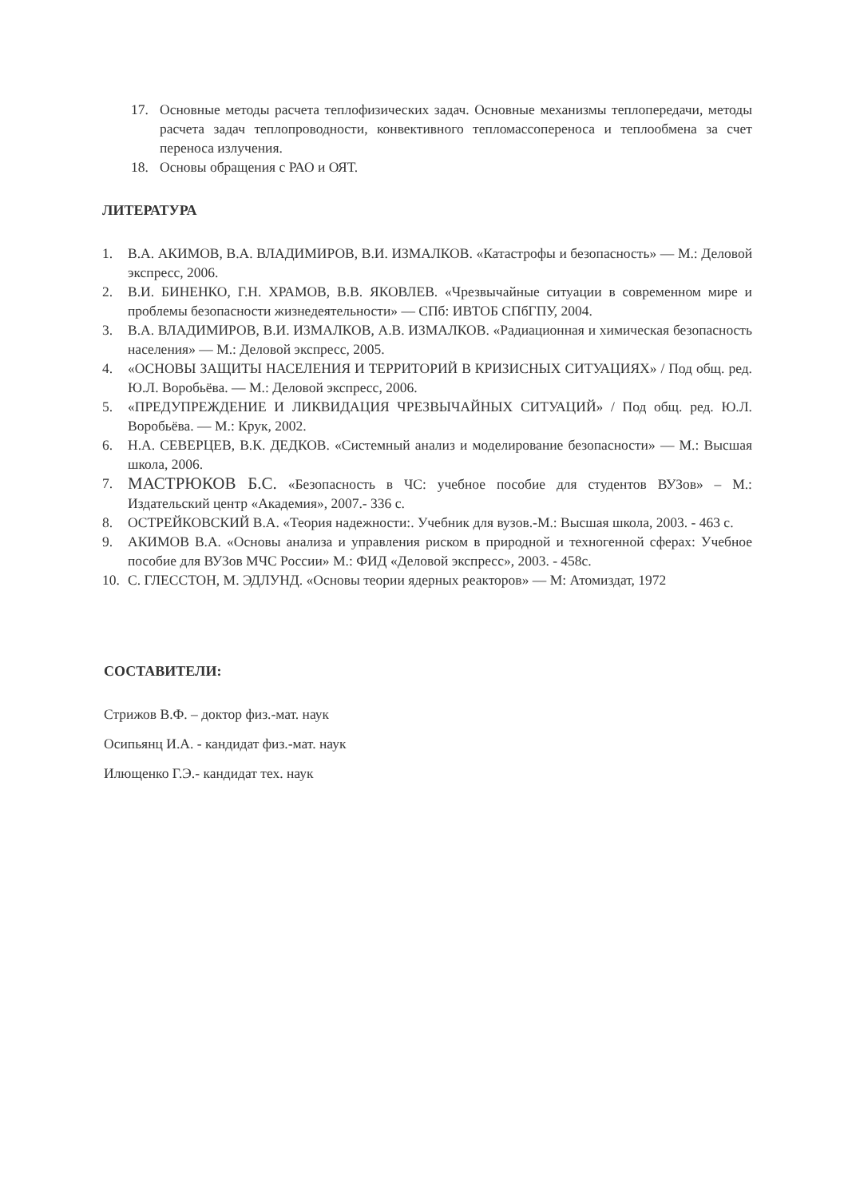17. Основные методы расчета теплофизических задач. Основные механизмы теплопередачи, методы расчета задач теплопроводности, конвективного тепломассопереноса и теплообмена за счет переноса излучения.
18. Основы обращения с РАО и ОЯТ.
ЛИТЕРАТУРА
1. В.А. АКИМОВ, В.А. ВЛАДИМИРОВ, В.И. ИЗМАЛКОВ. «Катастрофы и безопасность» — М.: Деловой экспресс, 2006.
2. В.И. БИНЕНКО, Г.Н. ХРАМОВ, В.В. ЯКОВЛЕВ. «Чрезвычайные ситуации в современном мире и проблемы безопасности жизнедеятельности» — СПб: ИВТОБ СПбГПУ, 2004.
3. В.А. ВЛАДИМИРОВ, В.И. ИЗМАЛКОВ, А.В. ИЗМАЛКОВ. «Радиационная и химическая безопасность населения» — М.: Деловой экспресс, 2005.
4. «ОСНОВЫ ЗАЩИТЫ НАСЕЛЕНИЯ И ТЕРРИТОРИЙ В КРИЗИСНЫХ СИТУАЦИЯХ» / Под общ. ред. Ю.Л. Воробьёва. — М.: Деловой экспресс, 2006.
5. «ПРЕДУПРЕЖДЕНИЕ И ЛИКВИДАЦИЯ ЧРЕЗВЫЧАЙНЫХ СИТУАЦИЙ» / Под общ. ред. Ю.Л. Воробьёва. — М.: Крук, 2002.
6. Н.А. СЕВЕРЦЕВ, В.К. ДЕДКОВ. «Системный анализ и моделирование безопасности» — М.: Высшая школа, 2006.
7. МАСТРЮКОВ Б.С. «Безопасность в ЧС: учебное пособие для студентов ВУЗов» – М.: Издательский центр «Академия», 2007.- 336 с.
8. ОСТРЕЙКОВСКИЙ В.А. «Теория надежности:. Учебник для вузов.-М.: Высшая школа, 2003. - 463 с.
9. АКИМОВ В.А. «Основы анализа и управления риском в природной и техногенной сферах: Учебное пособие для ВУЗов МЧС России» М.: ФИД «Деловой экспресс», 2003. - 458с.
10. С. ГЛЕССТОН, М. ЭДЛУНД. «Основы теории ядерных реакторов» — М: Атомиздат, 1972
СОСТАВИТЕЛИ:
Стрижов В.Ф. – доктор физ.-мат. наук
Осипьянц И.А. - кандидат физ.-мат. наук
Илющенко Г.Э.- кандидат тех. наук